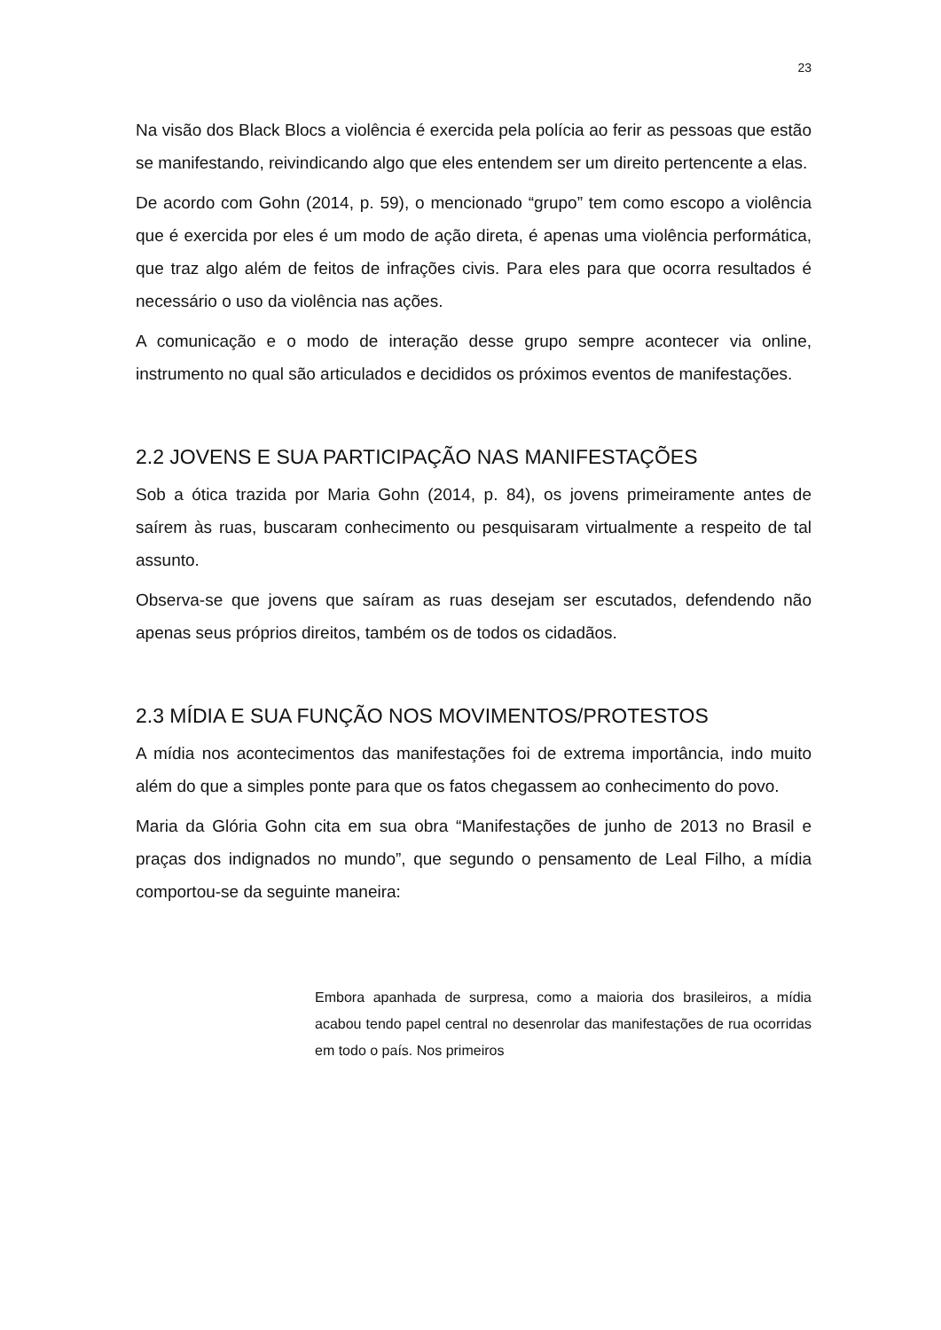23
Na visão dos Black Blocs a violência é exercida pela polícia ao ferir as pessoas que estão se manifestando, reivindicando algo que eles entendem ser um direito pertencente a elas.
De acordo com Gohn (2014, p. 59), o mencionado “grupo” tem como escopo a violência que é exercida por eles é um modo de ação direta, é apenas uma violência performática, que traz algo além de feitos de infrações civis. Para eles para que ocorra resultados é necessário o uso da violência nas ações.
A comunicação e o modo de interação desse grupo sempre acontecer via online, instrumento no qual são articulados e decididos os próximos eventos de manifestações.
2.2 JOVENS E SUA PARTICIPAÇÃO NAS MANIFESTAÇÕES
Sob a ótica trazida por Maria Gohn (2014, p. 84), os jovens primeiramente antes de saírem às ruas, buscaram conhecimento ou pesquisaram virtualmente a respeito de tal assunto.
Observa-se que jovens que saíram as ruas desejam ser escutados, defendendo não apenas seus próprios direitos, também os de todos os cidadãos.
2.3 MÍDIA E SUA FUNÇÃO NOS MOVIMENTOS/PROTESTOS
A mídia nos acontecimentos das manifestações foi de extrema importância, indo muito além do que a simples ponte para que os fatos chegassem ao conhecimento do povo.
Maria da Glória Gohn cita em sua obra “Manifestações de junho de 2013 no Brasil e praças dos indignados no mundo”, que segundo o pensamento de Leal Filho, a mídia comportou-se da seguinte maneira:
Embora apanhada de surpresa, como a maioria dos brasileiros, a mídia acabou tendo papel central no desenrolar das manifestações de rua ocorridas em todo o país. Nos primeiros